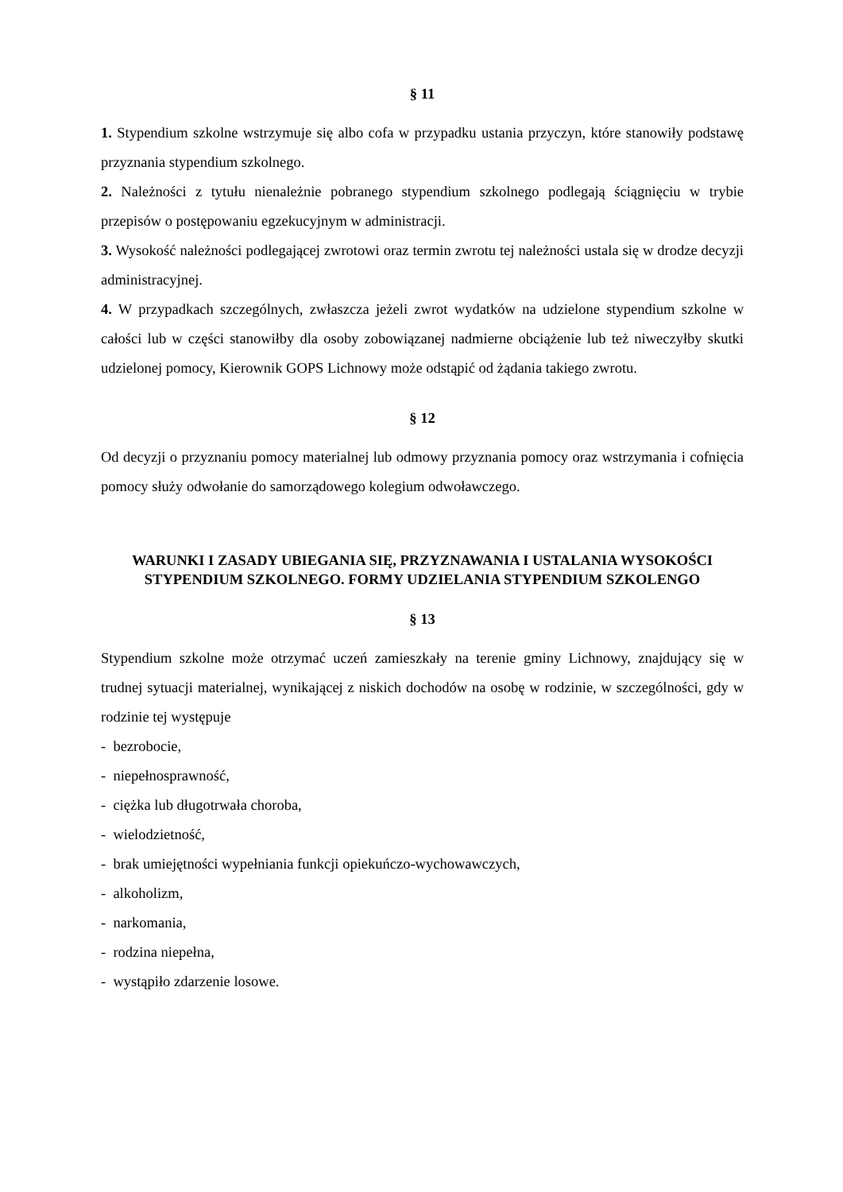§ 11
1. Stypendium szkolne wstrzymuje się albo cofa w przypadku ustania przyczyn, które stanowiły podstawę przyznania stypendium szkolnego.
2. Należności z tytułu nienależnie pobranego stypendium szkolnego podlegają ściągnięciu w trybie przepisów o postępowaniu egzekucyjnym w administracji.
3. Wysokość należności podlegającej zwrotowi oraz termin zwrotu tej należności ustala się w drodze decyzji administracyjnej.
4. W przypadkach szczególnych, zwłaszcza jeżeli zwrot wydatków na udzielone stypendium szkolne w całości lub w części stanowiłby dla osoby zobowiązanej nadmierne obciążenie lub też niweczyłby skutki udzielonej pomocy, Kierownik GOPS Lichnowy może odstąpić od żądania takiego zwrotu.
§ 12
Od decyzji o przyznaniu pomocy materialnej lub odmowy przyznania pomocy oraz wstrzymania i cofnięcia pomocy służy odwołanie do samorządowego kolegium odwoławczego.
WARUNKI I ZASADY UBIEGANIA SIĘ, PRZYZNAWANIA I USTALANIA WYSOKOŚCI STYPENDIUM SZKOLNEGO. FORMY UDZIELANIA STYPENDIUM SZKOLENGO
§ 13
Stypendium szkolne może otrzymać uczeń zamieszkały na terenie gminy Lichnowy, znajdujący się w trudnej sytuacji materialnej, wynikającej z niskich dochodów na osobę w rodzinie, w szczególności, gdy w rodzinie tej występuje
- bezrobocie,
- niepełnosprawność,
- ciężka lub długotrwała choroba,
- wielodzietność,
- brak umiejętności wypełniania funkcji opiekuńczo-wychowawczych,
- alkoholizm,
- narkomania,
- rodzina niepełna,
- wystąpiło zdarzenie losowe.